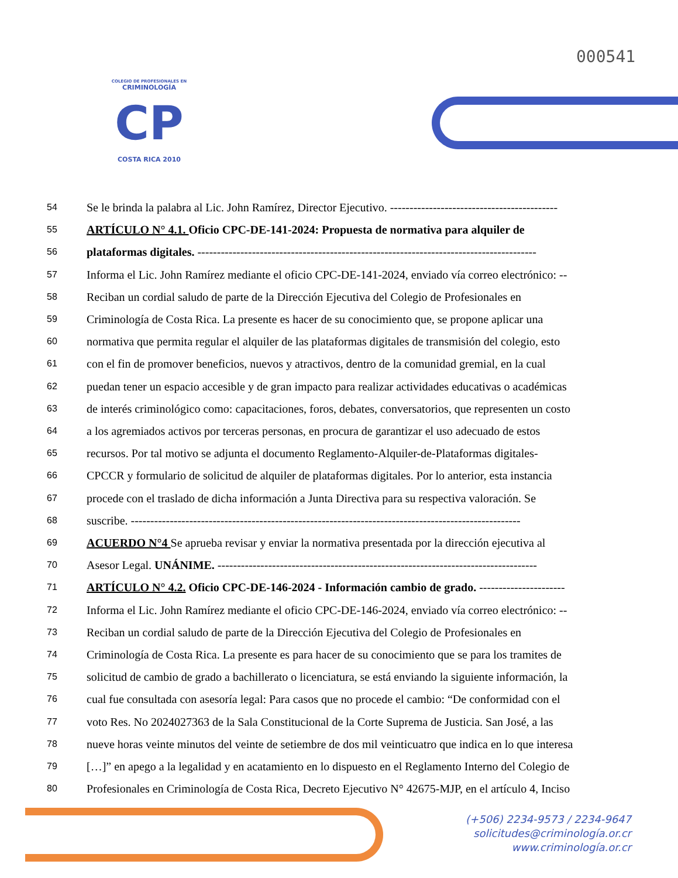000541
COLEGIO DE PROFESIONALES EN
CRIMINOLOGÍA
CP
COSTA RICA 2010
54 Se le brinda la palabra al Lic. John Ramírez, Director Ejecutivo. -------------------------------------------
55 ARTÍCULO N° 4.1. Oficio CPC-DE-141-2024: Propuesta de normativa para alquiler de
56 plataformas digitales. ---------------------------------------------------------------------------------------
57 Informa el Lic. John Ramírez mediante el oficio CPC-DE-141-2024, enviado vía correo electrónico: --
58 Reciban un cordial saludo de parte de la Dirección Ejecutiva del Colegio de Profesionales en
59 Criminología de Costa Rica. La presente es hacer de su conocimiento que, se propone aplicar una
60 normativa que permita regular el alquiler de las plataformas digitales de transmisión del colegio, esto
61 con el fin de promover beneficios, nuevos y atractivos, dentro de la comunidad gremial, en la cual
62 puedan tener un espacio accesible y de gran impacto para realizar actividades educativas o académicas
63 de interés criminológico como: capacitaciones, foros, debates, conversatorios, que representen un costo
64 a los agremiados activos por terceras personas, en procura de garantizar el uso adecuado de estos
65 recursos. Por tal motivo se adjunta el documento Reglamento-Alquiler-de-Plataformas digitales-
66 CPCCR y formulario de solicitud de alquiler de plataformas digitales. Por lo anterior, esta instancia
67 procede con el traslado de dicha información a Junta Directiva para su respectiva valoración. Se
68 suscribe. ----------------------------------------------------------------------------------------------------
69 ACUERDO N°4 Se aprueba revisar y enviar la normativa presentada por la dirección ejecutiva al
70 Asesor Legal. UNÁNIME. ----------------------------------------------------------------------------------
71 ARTÍCULO N° 4.2. Oficio CPC-DE-146-2024 - Información cambio de grado. ----------------------
72 Informa el Lic. John Ramírez mediante el oficio CPC-DE-146-2024, enviado vía correo electrónico: --
73 Reciban un cordial saludo de parte de la Dirección Ejecutiva del Colegio de Profesionales en
74 Criminología de Costa Rica. La presente es para hacer de su conocimiento que se para los tramites de
75 solicitud de cambio de grado a bachillerato o licenciatura, se está enviando la siguiente información, la
76 cual fue consultada con asesoría legal: Para casos que no procede el cambio: “De conformidad con el
77 voto Res. No 2024027363 de la Sala Constitucional de la Corte Suprema de Justicia. San José, a las
78 nueve horas veinte minutos del veinte de setiembre de dos mil veinticuatro que indica en lo que interesa
79 […]” en apego a la legalidad y en acatamiento en lo dispuesto en el Reglamento Interno del Colegio de
80 Profesionales en Criminología de Costa Rica, Decreto Ejecutivo N° 42675-MJP, en el artículo 4, Inciso
(+506) 2234-9573 / 2234-9647
solicitudes@criminología.or.cr
www.criminología.or.cr